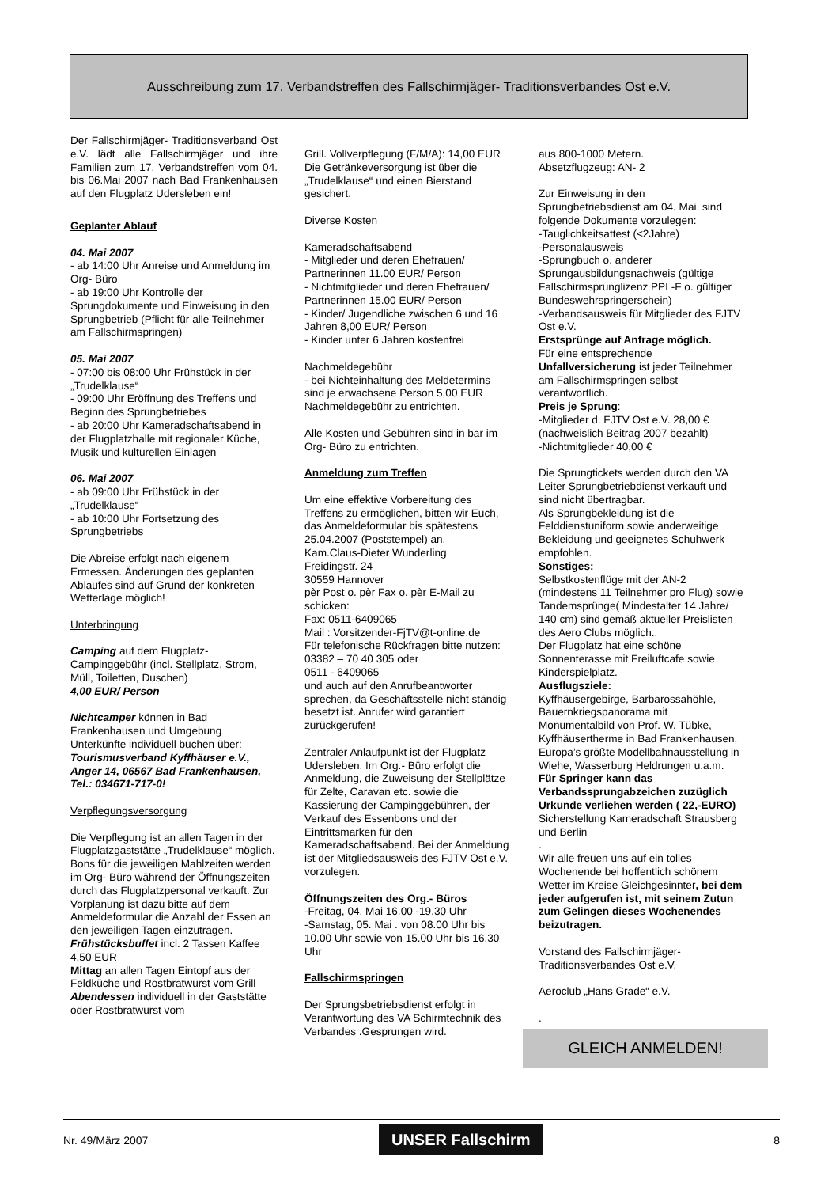Ausschreibung zum 17. Verbandstreffen des Fallschirmjäger- Traditionsverbandes Ost e.V.
Der Fallschirmjäger- Traditionsverband Ost e.V. lädt alle Fallschirmjäger und ihre Familien zum 17. Verbandstreffen vom 04. bis 06.Mai 2007 nach Bad Frankenhausen auf den Flugplatz Udersleben ein!
Geplanter Ablauf
04. Mai 2007
- ab 14:00 Uhr Anreise und Anmeldung im Org- Büro
- ab 19:00 Uhr Kontrolle der Sprungdokumente und Einweisung in den Sprungbetrieb (Pflicht für alle Teilnehmer am Fallschirmspringen)
05. Mai 2007
- 07:00 bis 08:00 Uhr Frühstück in der „Trudelklause“
- 09:00 Uhr Eröffnung des Treffens und Beginn des Sprungbetriebes
- ab 20:00 Uhr Kameradschaftsabend in der Flugplatzhalle mit regionaler Küche, Musik und kulturellen Einlagen
06. Mai 2007
- ab 09:00 Uhr Frühstück in der „Trudelklause“
- ab 10:00 Uhr Fortsetzung des Sprungbetriebs
Die Abreise erfolgt nach eigenem Ermessen. Änderungen des geplanten Ablaufes sind auf Grund der konkreten Wetterlage möglich!
Unterbringung
Camping auf dem Flugplatz- Campinggebühr (incl. Stellplatz, Strom, Müll, Toiletten, Duschen)
4,00 EUR/ Person
Nichtcamper können in Bad Frankenhausen und Umgebung Unterkünfte individuell buchen über:
Tourismusverband Kyffhäuser e.V., Anger 14, 06567 Bad Frankenhausen, Tel.: 034671-717-0!
Verpflegungsversorgung
Die Verpflegung ist an allen Tagen in der Flugplatzgaststätte „Trudelklause“ möglich. Bons für die jeweiligen Mahlzeiten werden im Org- Büro während der Öffnungszeiten durch das Flugplatzpersonal verkauft. Zur Vorplanung ist dazu bitte auf dem Anmeldeformular die Anzahl der Essen an den jeweiligen Tagen einzutragen.
Frühstücksbuffet incl. 2 Tassen Kaffee 4,50 EUR
Mittag an allen Tagen Eintopf aus der Feldküche und Rostbratwurst vom Grill
Abendessen individuell in der Gaststätte oder Rostbratwurst vom
Grill. Vollverpflegung (F/M/A): 14,00 EUR
Die Getränkeversorgung ist über die „Trudelklause“ und einen Bierstand gesichert.
Diverse Kosten
Kameradschaftsabend
- Mitglieder und deren Ehefrauen/ Partnerinnen 11.00 EUR/ Person
- Nichtmitglieder und deren Ehefrauen/ Partnerinnen 15.00 EUR/ Person
- Kinder/ Jugendliche zwischen 6 und 16 Jahren 8,00 EUR/ Person
- Kinder unter 6 Jahren kostenfrei
Nachmeldegebühr
- bei Nichteinhaltung des Meldetermins sind je erwachsene Person 5,00 EUR Nachmeldegebühr zu entrichten.
Alle Kosten und Gebühren sind in bar im Org- Büro zu entrichten.
Anmeldung zum Treffen
Um eine effektive Vorbereitung des Treffens zu ermöglichen, bitten wir Euch, das Anmeldeformular bis spätestens 25.04.2007 (Poststempel) an.
Kam.Claus-Dieter Wunderling
Freidingstr. 24
30559 Hannover
pèr Post o. pèr Fax o. pèr E-Mail zu schicken:
Fax: 0511-6409065
Mail : Vorsitzender-FjTV@t-online.de
Für telefonische Rückfragen bitte nutzen:
03382 – 70 40 305 oder
0511 - 6409065
und auch auf den Anrufbeantworter sprechen, da Geschäftsstelle nicht ständig besetzt ist. Anrufer wird garantiert zurückgerufen!
Zentraler Anlaufpunkt ist der Flugplatz Udersleben. Im Org.- Büro erfolgt die Anmeldung, die Zuweisung der Stellplätze für Zelte, Caravan etc. sowie die Kassierung der Campinggebühren, der Verkauf des Essenbons und der Eintrittsmarken für den Kameradschaftsabend. Bei der Anmeldung ist der Mitgliedsausweis des FJTV Ost e.V. vorzulegen.
Öffnungszeiten des Org.- Büros
-Freitag, 04. Mai 16.00 -19.30 Uhr
-Samstag, 05. Mai . von 08.00 Uhr bis 10.00 Uhr sowie von 15.00 Uhr bis 16.30 Uhr
Fallschirmspringen
Der Sprungsbetriebsdienst erfolgt in Verantwortung des VA Schirmtechnik des Verbandes .Gesprungen wird.
aus 800-1000 Metern.
Absetzflugzeug: AN- 2
Zur Einweisung in den Sprungbetriebsdienst am 04. Mai. sind folgende Dokumente vorzulegen:
-Tauglichkeitsattest (<2Jahre)
-Personalausweis
-Sprungbuch o. anderer Sprungausbildungsnachweis (gültige Fallschirmsprunglizenz PPL-F o. gültiger Bundeswehrspringerschein)
-Verbandsausweis für Mitglieder des FJTV Ost e.V.
Erstsprünge auf Anfrage möglich.
Für eine entsprechende Unfallversicherung ist jeder Teilnehmer am Fallschirmspringen selbst verantwortlich.
Preis je Sprung:
-Mitglieder d. FJTV Ost e.V. 28,00 €
(nachweislich Beitrag 2007 bezahlt)
-Nichtmitglieder 40,00 €
Die Sprungtickets werden durch den VA Leiter Sprungbetriebdienst verkauft und sind nicht übertragbar.
Als Sprungbekleidung ist die Felddienstuniform sowie anderweitige Bekleidung und geeignetes Schuhwerk empfohlen.
Sonstiges:
Selbstkostenflüge mit der AN-2 (mindestens 11 Teilnehmer pro Flug) sowie Tandemsprünge( Mindestalter 14 Jahre/ 140 cm) sind gemäß aktueller Preislisten des Aero Clubs möglich..
Der Flugplatz hat eine schöne Sonnenterasse mit Freiluftcafe sowie Kinderspielplatz.
Ausflugsziele:
Kyffhäusergebirge, Barbarossahöhle, Bauernkriegspanorama mit Monumentalbild von Prof. W. Tübke, Kyffhäusertherme in Bad Frankenhausen, Europa’s größte Modellbahnausstellung in Wiehe, Wasserburg Heldrungen u.a.m.
Für Springer kann das Verbandssprungabzeichen zuzüglich Urkunde verliehen werden ( 22,-EURO)
Sicherstellung Kameradschaft Strausberg und Berlin
.
Wir alle freuen uns auf ein tolles Wochenende bei hoffentlich schönem Wetter im Kreise Gleichgesinnter, bei dem jeder aufgerufen ist, mit seinem Zutun zum Gelingen dieses Wochenendes beizutragen.
Vorstand des Fallschirmjäger- Traditionsverbandes Ost e.V.
Aeroclub „Hans Grade“ e.V.
.
GLEICH ANMELDEN!
Nr. 49/März 2007 UNSER Fallschirm 8